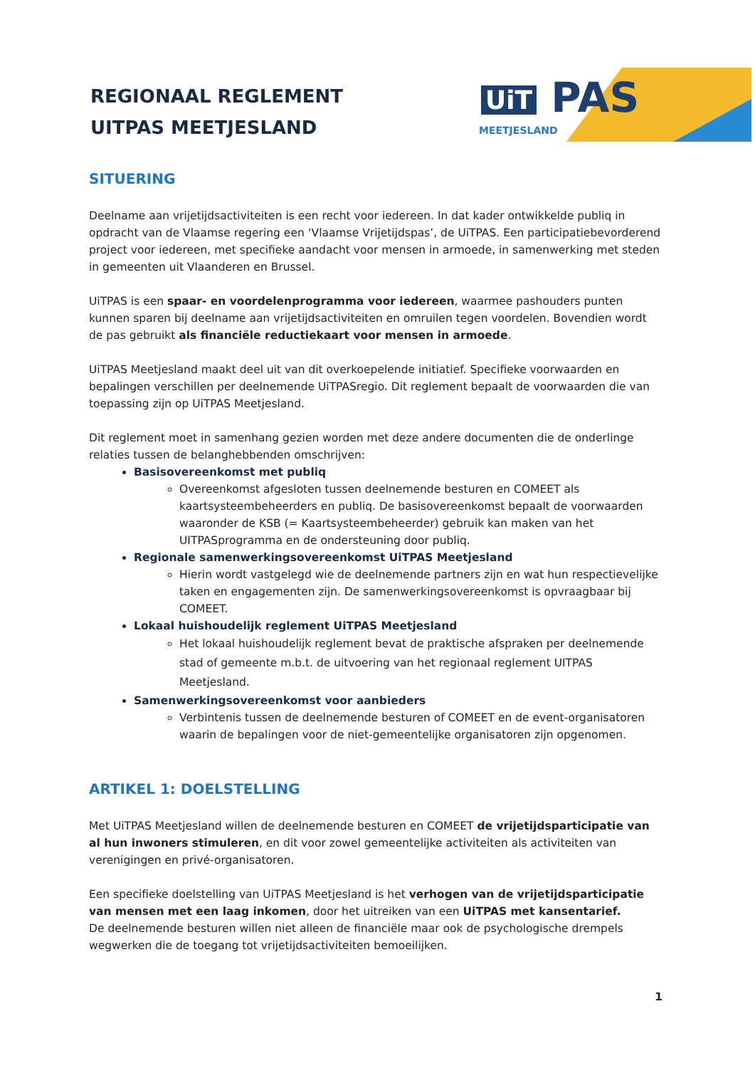REGIONAAL REGLEMENT
UITPAS MEETJESLAND
UiT PAS
MEETJESLAND
SITUERING
Deelname aan vrijetijdsactiviteiten is een recht voor iedereen. In dat kader ontwikkelde publiq in opdracht van de Vlaamse regering een ‘Vlaamse Vrijetijdspas’, de UiTPAS. Een participatiebevorderend project voor iedereen, met specifieke aandacht voor mensen in armoede, in samenwerking met steden in gemeenten uit Vlaanderen en Brussel.
UiTPAS is een spaar- en voordelenprogramma voor iedereen, waarmee pashouders punten kunnen sparen bij deelname aan vrijetijdsactiviteiten en omruilen tegen voordelen. Bovendien wordt de pas gebruikt als financiële reductiekaart voor mensen in armoede.
UiTPAS Meetjesland maakt deel uit van dit overkoepelende initiatief. Specifieke voorwaarden en bepalingen verschillen per deelnemende UiTPASregio. Dit reglement bepaalt de voorwaarden die van toepassing zijn op UiTPAS Meetjesland.
Dit reglement moet in samenhang gezien worden met deze andere documenten die de onderlinge relaties tussen de belanghebbenden omschrijven:
Basisovereenkomst met publiq
Overeenkomst afgesloten tussen deelnemende besturen en COMEET als kaartsysteembeheerders en publiq. De basisovereenkomst bepaalt de voorwaarden waaronder de KSB (= Kaartsysteembeheerder) gebruik kan maken van het UITPASprogramma en de ondersteuning door publiq.
Regionale samenwerkingsovereenkomst UiTPAS Meetjesland
Hierin wordt vastgelegd wie de deelnemende partners zijn en wat hun respectievelijke taken en engagementen zijn. De samenwerkingsovereenkomst is opvraagbaar bij COMEET.
Lokaal huishoudelijk reglement UiTPAS Meetjesland
Het lokaal huishoudelijk reglement bevat de praktische afspraken per deelnemende stad of gemeente m.b.t. de uitvoering van het regionaal reglement UITPAS Meetjesland.
Samenwerkingsovereenkomst voor aanbieders
Verbintenis tussen de deelnemende besturen of COMEET en de event-organisatoren waarin de bepalingen voor de niet-gemeentelijke organisatoren zijn opgenomen.
ARTIKEL 1: DOELSTELLING
Met UiTPAS Meetjesland willen de deelnemende besturen en COMEET de vrijetijdsparticipatie van al hun inwoners stimuleren, en dit voor zowel gemeentelijke activiteiten als activiteiten van verenigingen en privé-organisatoren.
Een specifieke doelstelling van UiTPAS Meetjesland is het verhogen van de vrijetijdsparticipatie van mensen met een laag inkomen, door het uitreiken van een UiTPAS met kansentarief.
De deelnemende besturen willen niet alleen de financiële maar ook de psychologische drempels wegwerken die de toegang tot vrijetijdsactiviteiten bemoeilijken.
1